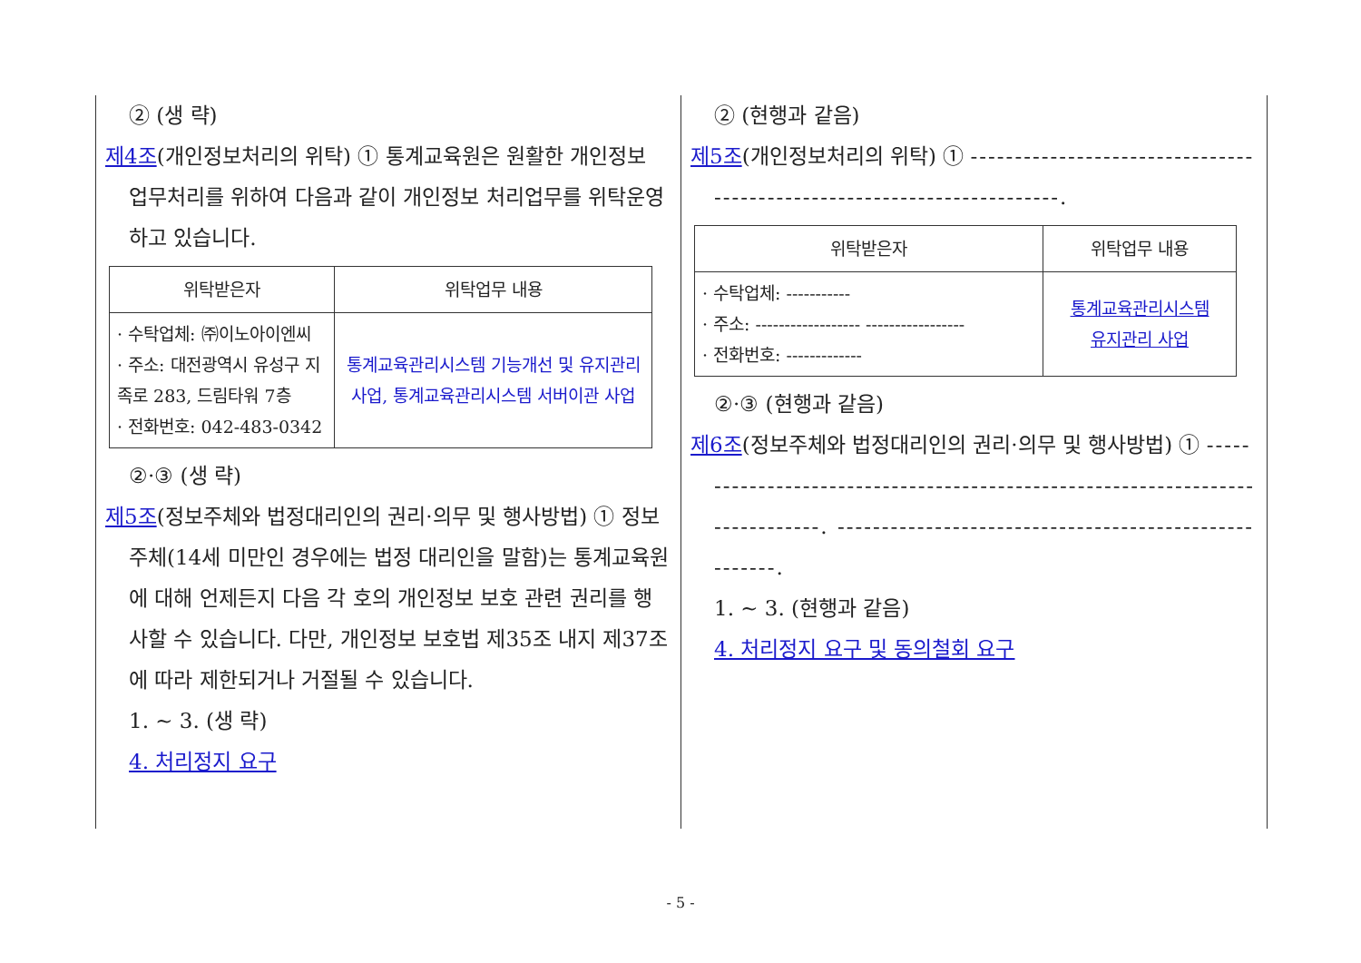② (생 략)
제4조(개인정보처리의 위탁) ① 통계교육원은 원활한 개인정보 업무처리를 위하여 다음과 같이 개인정보 처리업무를 위탁운영하고 있습니다.
| 위탁받은자 | 위탁업무 내용 |
| --- | --- |
| · 수탁업체: ㈜이노아이엔씨 · 주소: 대전광역시 유성구 지족로 283, 드림타워 7층 · 전화번호: 042-483-0342 | 통계교육관리시스템 기능개선 및 유지관리 사업, 통계교육관리시스템 서버이관 사업 |
②·③ (생 략)
제5조(정보주체와 법정대리인의 권리·의무 및 행사방법) ① 정보주체(14세 미만인 경우에는 법정 대리인을 말함)는 통계교육원에 대해 언제든지 다음 각 호의 개인정보 보호 관련 권리를 행사할 수 있습니다. 다만, 개인정보 보호법 제35조 내지 제37조에 따라 제한되거나 거절될 수 있습니다.
1. ~ 3. (생 략)
4. 처리정지 요구
② (현행과 같음)
제5조(개인정보처리의 위탁) ① -----------------------------------------------------------------------.
| 위탁받은자 | 위탁업무 내용 |
| --- | --- |
| · 수탁업체: ----------- · 주소: ------------------ ----------------- · 전화번호: ------------- | 통계교육관리시스템 유지관리 사업 |
②·③ (현행과 같음)
제6조(정보주체와 법정대리인의 권리·의무 및 행사방법) ① ------------------------------------------------------------------------------. ------------------------------------------------------.
1. ~ 3. (현행과 같음)
4. 처리정지 요구 및 동의철회 요구
- 5 -